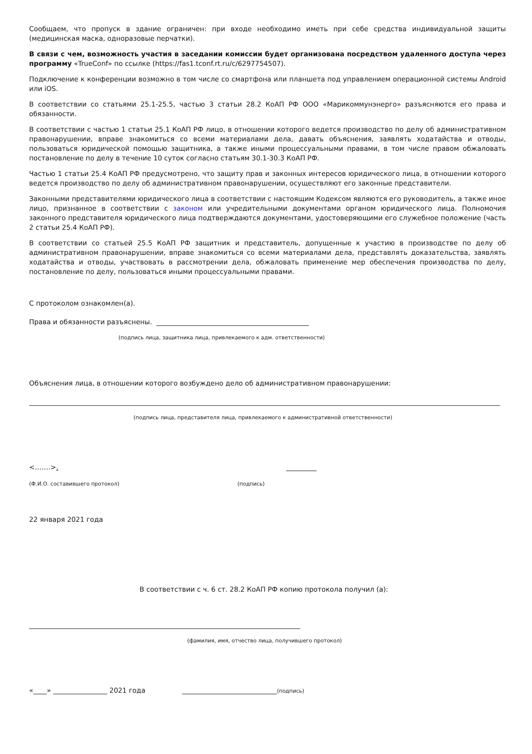Сообщаем, что пропуск в здание ограничен: при входе необходимо иметь при себе средства индивидуальной защиты (медицинская маска, одноразовые перчатки).
В связи с чем, возможность участия в заседании комиссии будет организована посредством удаленного доступа через программу «TrueConf» по ссылке (https://fas1.tconf.rt.ru/c/6297754507).
Подключение к конференции возможно в том числе со смартфона или планшета под управлением операционной системы Android или iOS.
В соответствии со статьями 25.1-25.5, частью 3 статьи 28.2 КоАП РФ ООО «Марикоммунэнерго» разъясняются его права и обязанности.
В соответствии с частью 1 статьи 25.1 КоАП РФ лицо, в отношении которого ведется производство по делу об административном правонарушении, вправе знакомиться со всеми материалами дела, давать объяснения, заявлять ходатайства и отводы, пользоваться юридической помощью защитника, а также иными процессуальными правами, в том числе правом обжаловать постановление по делу в течение 10 суток согласно статьям 30.1-30.3 КоАП РФ.
Частью 1 статьи 25.4 КоАП РФ предусмотрено, что защиту прав и законных интересов юридического лица, в отношении которого ведется производство по делу об административном правонарушении, осуществляют его законные представители.
Законными представителями юридического лица в соответствии с настоящим Кодексом являются его руководитель, а также иное лицо, признанное в соответствии с законом или учредительными документами органом юридического лица. Полномочия законного представителя юридического лица подтверждаются документами, удостоверяющими его служебное положение (часть 2 статьи 25.4 КоАП РФ).
В соответствии со статьей 25.5 КоАП РФ защитник и представитель, допущенные к участию в производстве по делу об административном правонарушении, вправе знакомиться со всеми материалами дела, представлять доказательства, заявлять ходатайства и отводы, участвовать в рассмотрении дела, обжаловать применение мер обеспечения производства по делу, постановление по делу, пользоваться иными процессуальными правами.
С протоколом ознакомлен(а).
Права и обязанности разъяснены. _____________________________________________
(подпись лица, защитника лица, привлекаемого к адм. ответственности)
Объяснения лица, в отношении которого возбуждено дело об административном правонарушении:
___________________________________________________________________________________________________________________________________________
(подпись лица, представителя лица, привлекаемого к административной ответственности)
<…….>. _________
(Ф.И.О. составившего протокол) (подпись)
22 января 2021 года
В соответствии с ч. 6 ст. 28.2 КоАП РФ копию протокола получил (а):
________________________________________________________________________________
(фамилия, имя, отчество лица, получившего протокол)
«____» ________________ 2021 года ____________________________(подпись)